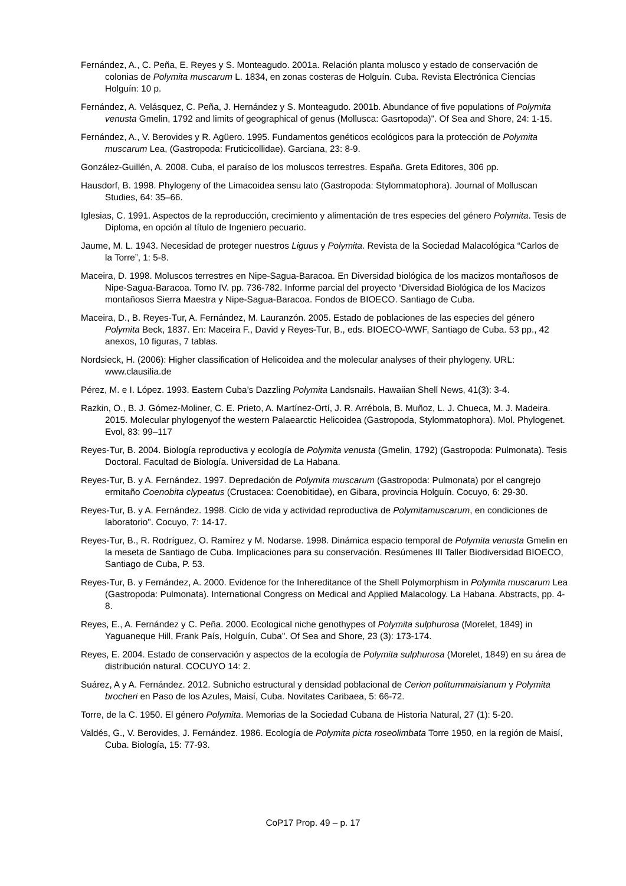Fernández, A., C. Peña, E. Reyes y S. Monteagudo. 2001a. Relación planta molusco y estado de conservación de colonias de Polymita muscarum L. 1834, en zonas costeras de Holguín. Cuba. Revista Electrónica Ciencias Holguín: 10 p.
Fernández, A. Velásquez, C. Peña, J. Hernández y S. Monteagudo. 2001b. Abundance of five populations of Polymita venusta Gmelin, 1792 and limits of geographical of genus (Mollusca: Gasrtopoda)". Of Sea and Shore, 24: 1-15.
Fernández, A., V. Berovides y R. Agüero. 1995. Fundamentos genéticos ecológicos para la protección de Polymita muscarum Lea, (Gastropoda: Fruticicollidae). Garciana, 23: 8-9.
González-Guillén, A. 2008. Cuba, el paraíso de los moluscos terrestres. España. Greta Editores, 306 pp.
Hausdorf, B. 1998. Phylogeny of the Limacoidea sensu lato (Gastropoda: Stylommatophora). Journal of Molluscan Studies, 64: 35–66.
Iglesias, C. 1991. Aspectos de la reproducción, crecimiento y alimentación de tres especies del género Polymita. Tesis de Diploma, en opción al título de Ingeniero pecuario.
Jaume, M. L. 1943. Necesidad de proteger nuestros Liguus y Polymita. Revista de la Sociedad Malacológica “Carlos de la Torre”, 1: 5-8.
Maceira, D. 1998. Moluscos terrestres en Nipe-Sagua-Baracoa. En Diversidad biológica de los macizos montañosos de Nipe-Sagua-Baracoa. Tomo IV. pp. 736-782. Informe parcial del proyecto “Diversidad Biológica de los Macizos montañosos Sierra Maestra y Nipe-Sagua-Baracoa. Fondos de BIOECO. Santiago de Cuba.
Maceira, D., B. Reyes-Tur, A. Fernández, M. Lauranzón. 2005. Estado de poblaciones de las especies del género Polymita Beck, 1837. En: Maceira F., David y Reyes-Tur, B., eds. BIOECO-WWF, Santiago de Cuba. 53 pp., 42 anexos, 10 figuras, 7 tablas.
Nordsieck, H. (2006): Higher classification of Helicoidea and the molecular analyses of their phylogeny. URL: www.clausilia.de
Pérez, M. e I. López. 1993. Eastern Cuba’s Dazzling Polymita Landsnails. Hawaiian Shell News, 41(3): 3-4.
Razkin, O., B. J. Gómez-Moliner, C. E. Prieto, A. Martínez-Ortí, J. R. Arrébola, B. Muñoz, L. J. Chueca, M. J. Madeira. 2015. Molecular phylogenyof the western Palaearctic Helicoidea (Gastropoda, Stylommatophora). Mol. Phylogenet. Evol, 83: 99–117
Reyes-Tur, B. 2004. Biología reproductiva y ecología de Polymita venusta (Gmelin, 1792) (Gastropoda: Pulmonata). Tesis Doctoral. Facultad de Biología. Universidad de La Habana.
Reyes-Tur, B. y A. Fernández. 1997. Depredación de Polymita muscarum (Gastropoda: Pulmonata) por el cangrejo ermitaño Coenobita clypeatus (Crustacea: Coenobitidae), en Gibara, provincia Holguín. Cocuyo, 6: 29-30.
Reyes-Tur, B. y A. Fernández. 1998. Ciclo de vida y actividad reproductiva de Polymitamuscarum, en condiciones de laboratorio". Cocuyo, 7: 14-17.
Reyes-Tur, B., R. Rodríguez, O. Ramírez y M. Nodarse. 1998. Dinámica espacio temporal de Polymita venusta Gmelin en la meseta de Santiago de Cuba. Implicaciones para su conservación. Resúmenes III Taller Biodiversidad BIOECO, Santiago de Cuba, P. 53.
Reyes-Tur, B. y Fernández, A. 2000. Evidence for the Inhereditance of the Shell Polymorphism in Polymita muscarum Lea (Gastropoda: Pulmonata). International Congress on Medical and Applied Malacology. La Habana. Abstracts, pp. 4-8.
Reyes, E., A. Fernández y C. Peña. 2000. Ecological niche genothypes of Polymita sulphurosa (Morelet, 1849) in Yaguaneque Hill, Frank País, Holguín, Cuba". Of Sea and Shore, 23 (3): 173-174.
Reyes, E. 2004. Estado de conservación y aspectos de la ecología de Polymita sulphurosa (Morelet, 1849) en su área de distribución natural. COCUYO 14: 2.
Suárez, A y A. Fernández. 2012. Subnicho estructural y densidad poblacional de Cerion politummaisianum y Polymita brocheri en Paso de los Azules, Maisí, Cuba. Novitates Caribaea, 5: 66-72.
Torre, de la C. 1950. El género Polymita. Memorias de la Sociedad Cubana de Historia Natural, 27 (1): 5-20.
Valdés, G., V. Berovides, J. Fernández. 1986. Ecología de Polymita picta roseolimbata Torre 1950, en la región de Maisí, Cuba. Biología, 15: 77-93.
CoP17 Prop. 49 – p. 17